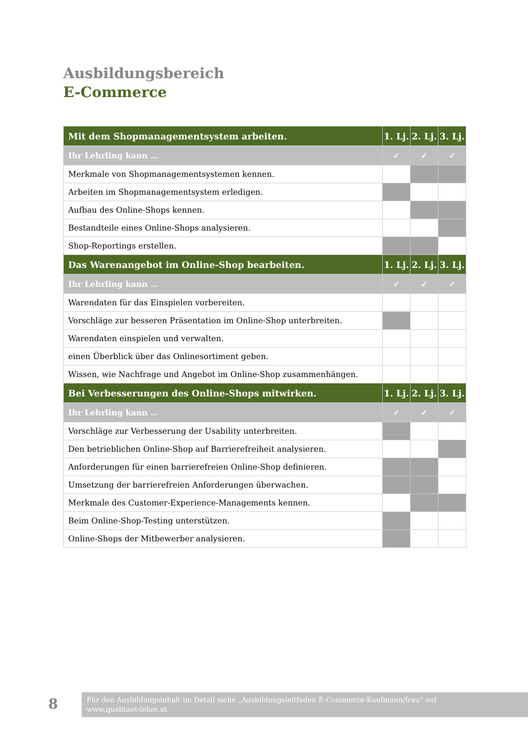Ausbildungsbereich
E-Commerce
| Mit dem Shopmanagementsystem arbeiten. | 1. Lj. | 2. Lj. | 3. Lj. |
| --- | --- | --- | --- |
| Ihr Lehrling kann … | ✓ | ✓ | ✓ |
| Merkmale von Shopmanagementsystemen kennen. | | | |
| Arbeiten im Shopmanagementsystem erledigen. | | | |
| Aufbau des Online-Shops kennen. | | | |
| Bestandteile eines Online-Shops analysieren. | | | |
| Shop-Reportings erstellen. | | | |
| Das Warenangebot im Online-Shop bearbeiten. | 1. Lj. | 2. Lj. | 3. Lj. |
| Ihr Lehrling kann … | ✓ | ✓ | ✓ |
| Warendaten für das Einspielen vorbereiten. | | | |
| Vorschläge zur besseren Präsentation im Online-Shop unterbreiten. | | | |
| Warendaten einspielen und verwalten. | | | |
| einen Überblick über das Onlinesortiment geben. | | | |
| Wissen, wie Nachfrage und Angebot im Online-Shop zusammenhängen. | | | |
| Bei Verbesserungen des Online-Shops mitwirken. | 1. Lj. | 2. Lj. | 3. Lj. |
| Ihr Lehrling kann … | ✓ | ✓ | ✓ |
| Vorschläge zur Verbesserung der Usability unterbreiten. | | | |
| Den betrieblichen Online-Shop auf Barrierefreiheit analysieren. | | | |
| Anforderungen für einen barrierefreien Online-Shop definieren. | | | |
| Umsetzung der barrierefreien Anforderungen überwachen. | | | |
| Merkmale des Customer-Experience-Managements kennen. | | | |
| Beim Online-Shop-Testing unterstützen. | | | |
| Online-Shops der Mitbewerber analysieren. | | | |
8
Für den Ausbildungsinhalt im Detail siehe „Ausbildungsleitfaden E-Commerce-Kaufmann/frau“ auf
www.qualitaet-lehre.at